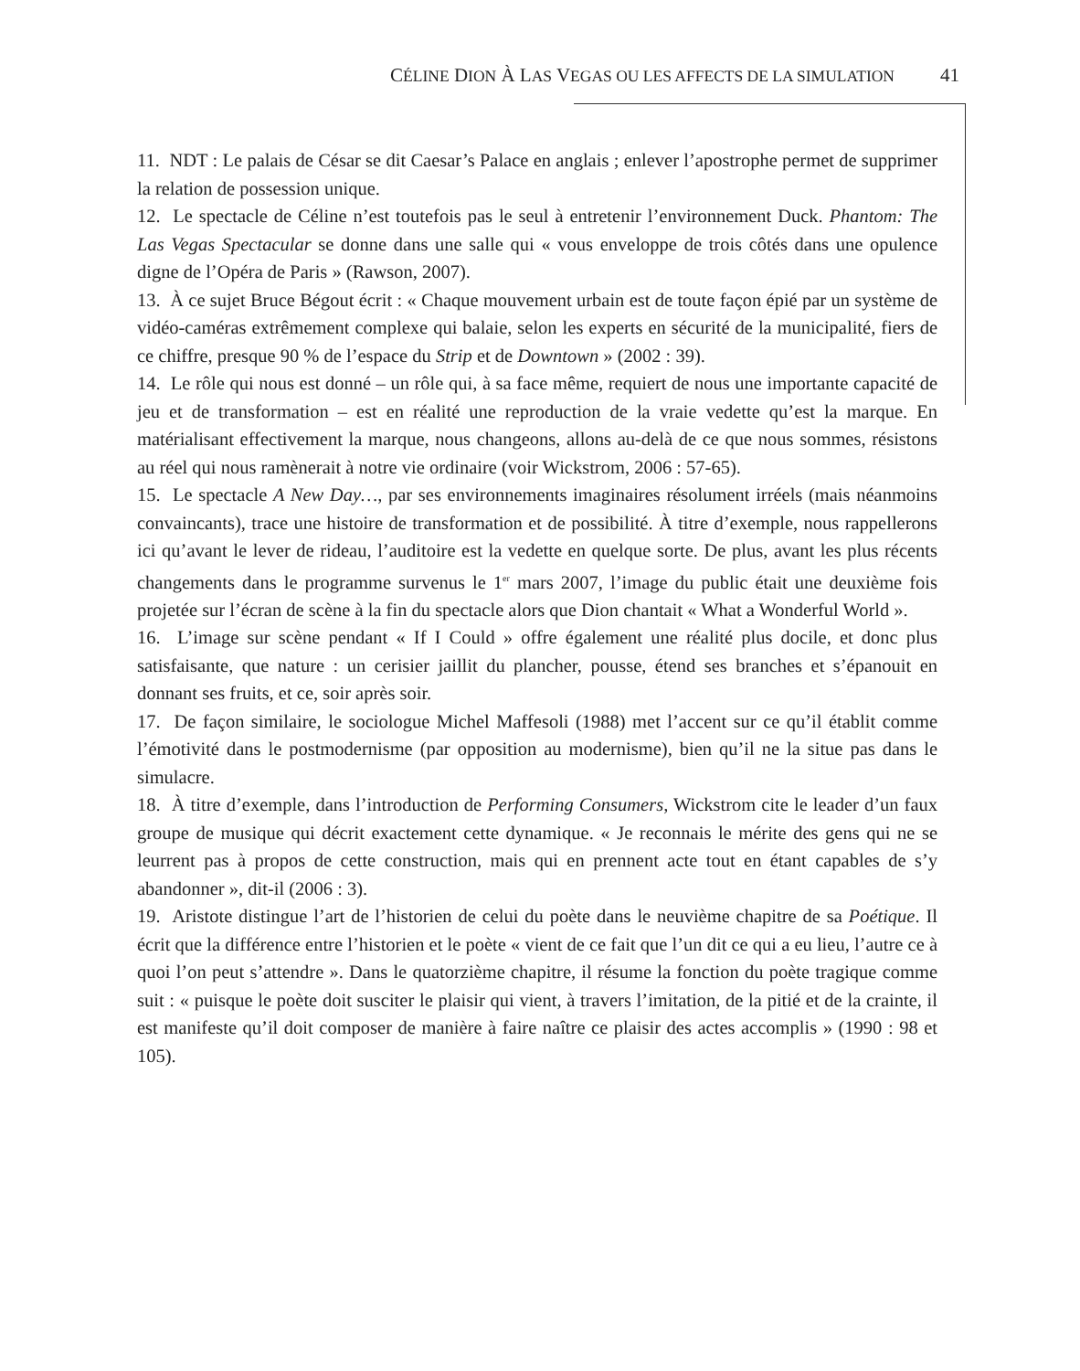CÉLINE DION À LAS VEGAS OU LES AFFECTS DE LA SIMULATION 41
11. NDT : Le palais de César se dit Caesar’s Palace en anglais ; enlever l’apostrophe permet de supprimer la relation de possession unique.
12. Le spectacle de Céline n’est toutefois pas le seul à entretenir l’environnement Duck. Phantom: The Las Vegas Spectacular se donne dans une salle qui « vous enveloppe de trois côtés dans une opulence digne de l’Opéra de Paris » (Rawson, 2007).
13. À ce sujet Bruce Bégout écrit : « Chaque mouvement urbain est de toute façon épié par un système de vidéo-caméras extrêmement complexe qui balaie, selon les experts en sécurité de la municipalité, fiers de ce chiffre, presque 90 % de l’espace du Strip et de Downtown » (2002 : 39).
14. Le rôle qui nous est donné – un rôle qui, à sa face même, requiert de nous une importante capacité de jeu et de transformation – est en réalité une reproduction de la vraie vedette qu’est la marque. En matérialisant effectivement la marque, nous changeons, allons au-delà de ce que nous sommes, résistons au réel qui nous ramènerait à notre vie ordinaire (voir Wickstrom, 2006 : 57-65).
15. Le spectacle A New Day…, par ses environnements imaginaires résolument irréels (mais néanmoins convaincants), trace une histoire de transformation et de possibilité. À titre d’exemple, nous rappellerons ici qu’avant le lever de rideau, l’auditoire est la vedette en quelque sorte. De plus, avant les plus récents changements dans le programme survenus le 1<sup>er</sup> mars 2007, l’image du public était une deuxième fois projetée sur l’écran de scène à la fin du spectacle alors que Dion chantait « What a Wonderful World ».
16. L’image sur scène pendant « If I Could » offre également une réalité plus docile, et donc plus satisfaisante, que nature : un cerisier jaillit du plancher, pousse, étend ses branches et s’épanouit en donnant ses fruits, et ce, soir après soir.
17. De façon similaire, le sociologue Michel Maffesoli (1988) met l’accent sur ce qu’il établit comme l’émotivité dans le postmodernisme (par opposition au modernisme), bien qu’il ne la situe pas dans le simulacre.
18. À titre d’exemple, dans l’introduction de Performing Consumers, Wickstrom cite le leader d’un faux groupe de musique qui décrit exactement cette dynamique. « Je reconnais le mérite des gens qui ne se leurrent pas à propos de cette construction, mais qui en prennent acte tout en étant capables de s’y abandonner », dit-il (2006 : 3).
19. Aristote distingue l’art de l’historien de celui du poète dans le neuvième chapitre de sa Poétique. Il écrit que la différence entre l’historien et le poète « vient de ce fait que l’un dit ce qui a eu lieu, l’autre ce à quoi l’on peut s’attendre ». Dans le quatorzième chapitre, il résume la fonction du poète tragique comme suit : « puisque le poète doit susciter le plaisir qui vient, à travers l’imitation, de la pitié et de la crainte, il est manifeste qu’il doit composer de manière à faire naître ce plaisir des actes accomplis » (1990 : 98 et 105).